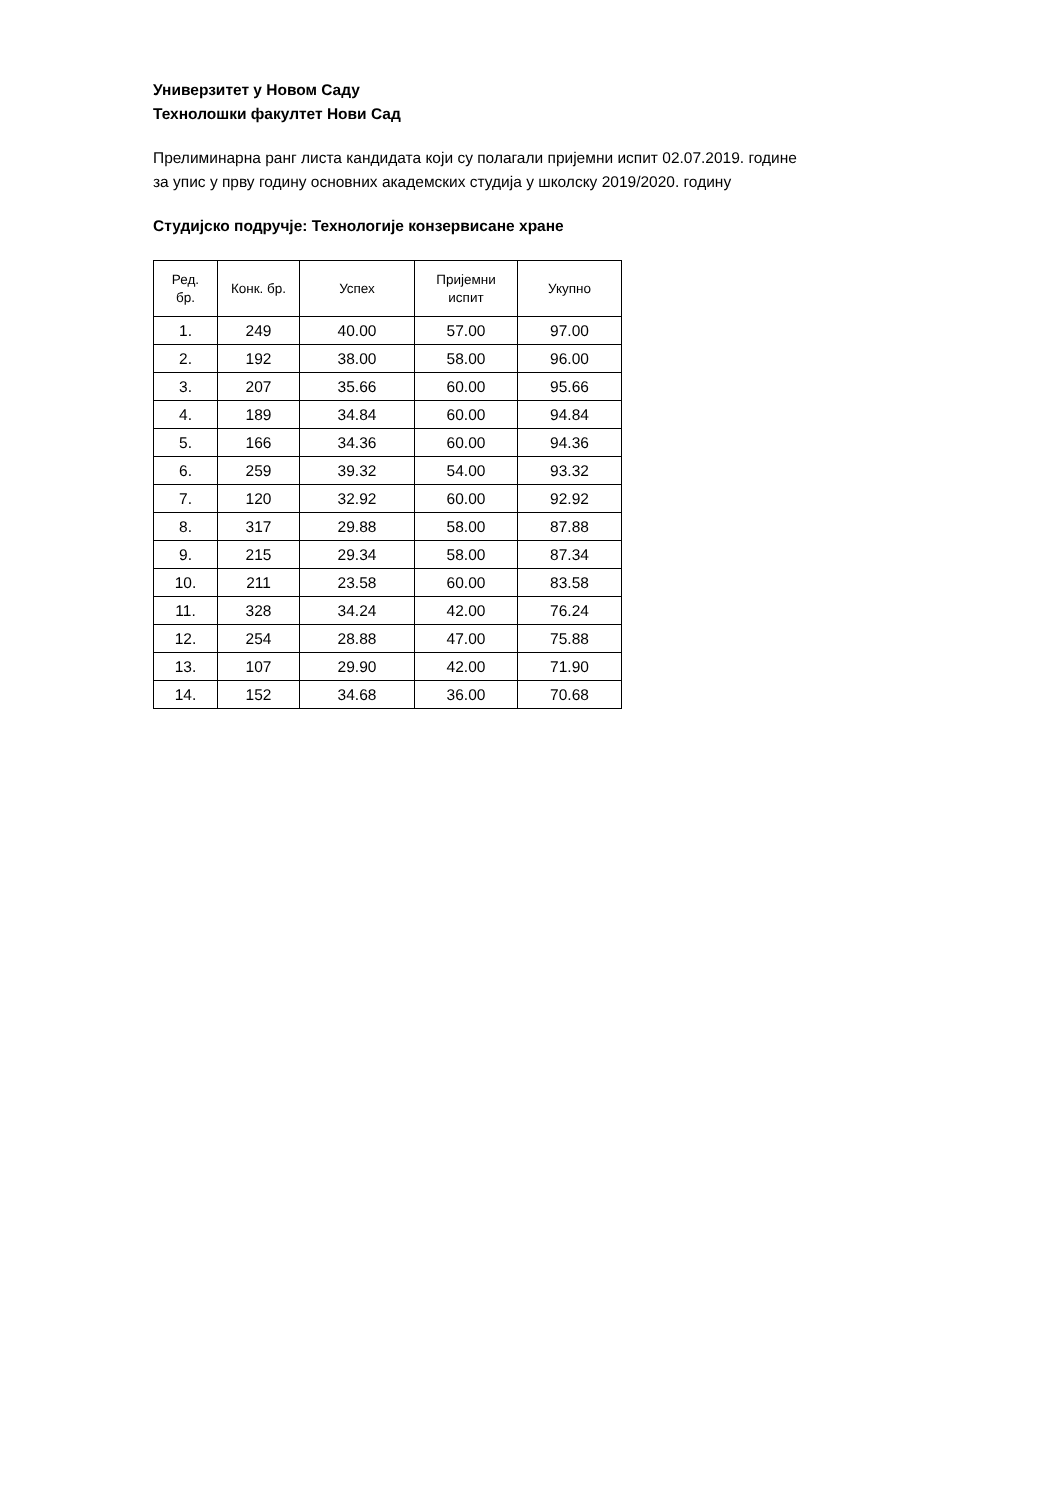Универзитет у Новом Саду
Технолошки факултет Нови Сад
Прелиминарна ранг листа кандидата који су полагали пријемни испит 02.07.2019. године
за упис у прву годину основних академских студија у школску 2019/2020. годину
Студијско подручје: Технологије конзервисане хране
| Ред. бр. | Конк. бр. | Успех | Пријемни испит | Укупно |
| --- | --- | --- | --- | --- |
| 1. | 249 | 40.00 | 57.00 | 97.00 |
| 2. | 192 | 38.00 | 58.00 | 96.00 |
| 3. | 207 | 35.66 | 60.00 | 95.66 |
| 4. | 189 | 34.84 | 60.00 | 94.84 |
| 5. | 166 | 34.36 | 60.00 | 94.36 |
| 6. | 259 | 39.32 | 54.00 | 93.32 |
| 7. | 120 | 32.92 | 60.00 | 92.92 |
| 8. | 317 | 29.88 | 58.00 | 87.88 |
| 9. | 215 | 29.34 | 58.00 | 87.34 |
| 10. | 211 | 23.58 | 60.00 | 83.58 |
| 11. | 328 | 34.24 | 42.00 | 76.24 |
| 12. | 254 | 28.88 | 47.00 | 75.88 |
| 13. | 107 | 29.90 | 42.00 | 71.90 |
| 14. | 152 | 34.68 | 36.00 | 70.68 |